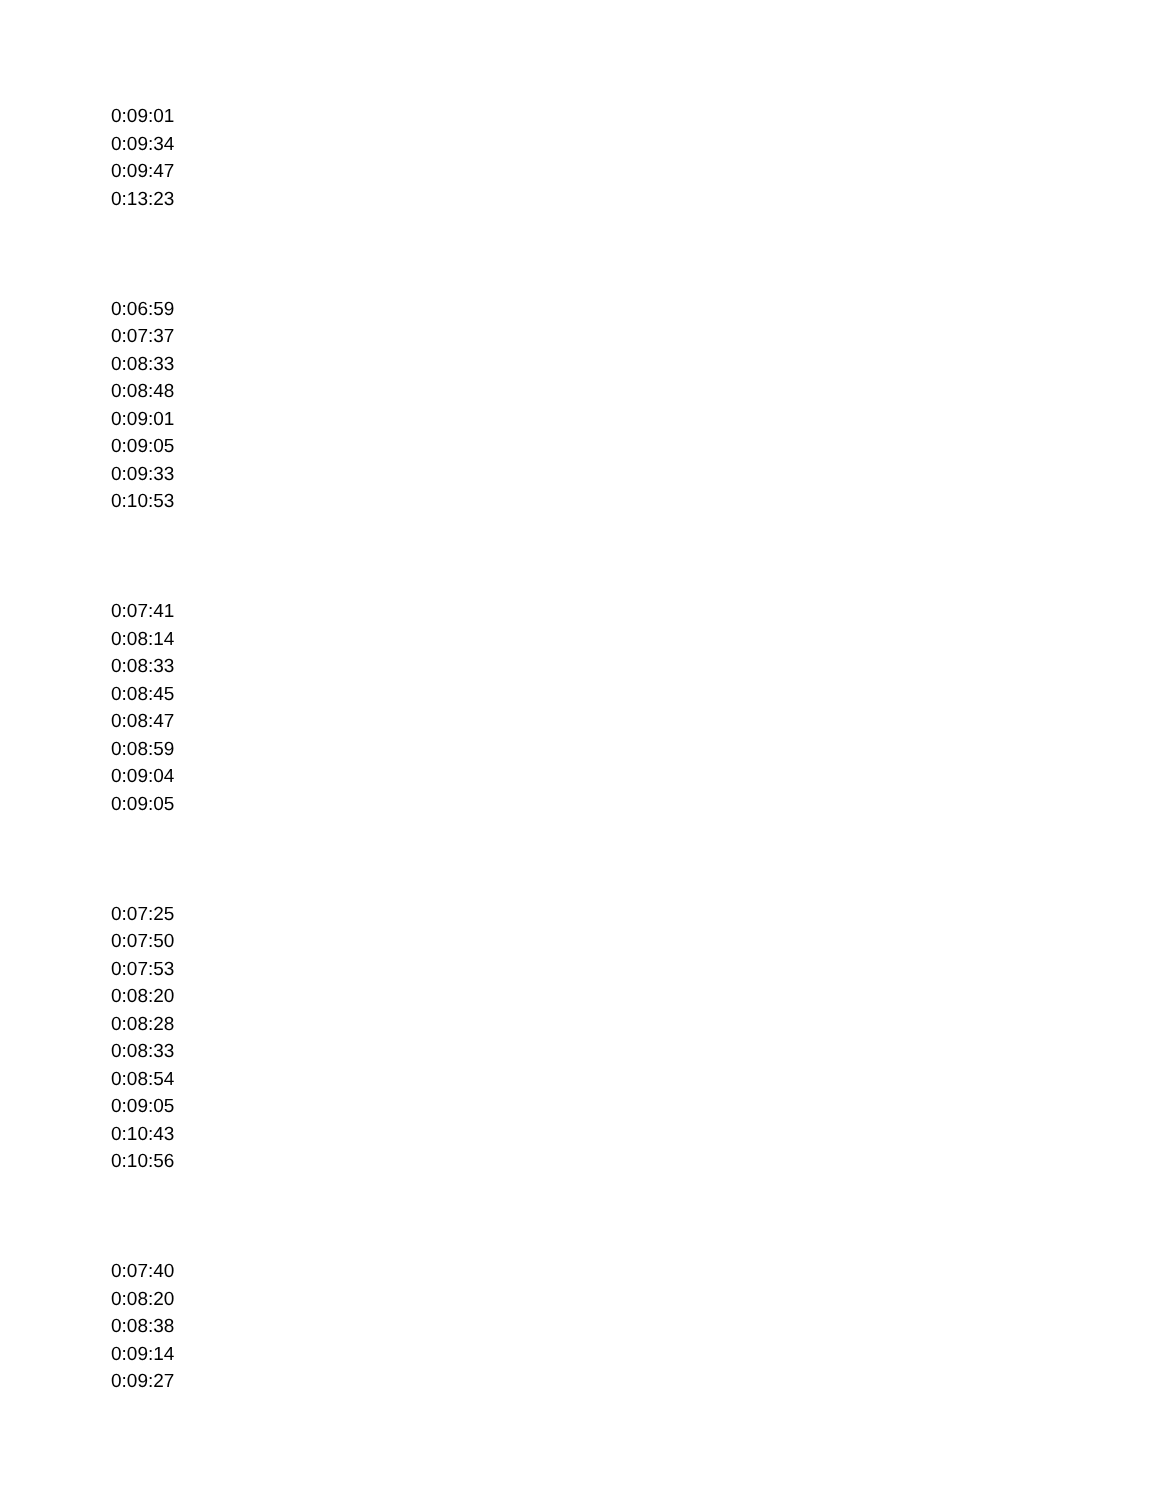| 0:09:01 |
| 0:09:34 |
| 0:09:47 |
| 0:13:23 |
| 0:06:59 |
| 0:07:37 |
| 0:08:33 |
| 0:08:48 |
| 0:09:01 |
| 0:09:05 |
| 0:09:33 |
| 0:10:53 |
| 0:07:41 |
| 0:08:14 |
| 0:08:33 |
| 0:08:45 |
| 0:08:47 |
| 0:08:59 |
| 0:09:04 |
| 0:09:05 |
| 0:07:25 |
| 0:07:50 |
| 0:07:53 |
| 0:08:20 |
| 0:08:28 |
| 0:08:33 |
| 0:08:54 |
| 0:09:05 |
| 0:10:43 |
| 0:10:56 |
| 0:07:40 |
| 0:08:20 |
| 0:08:38 |
| 0:09:14 |
| 0:09:27 |